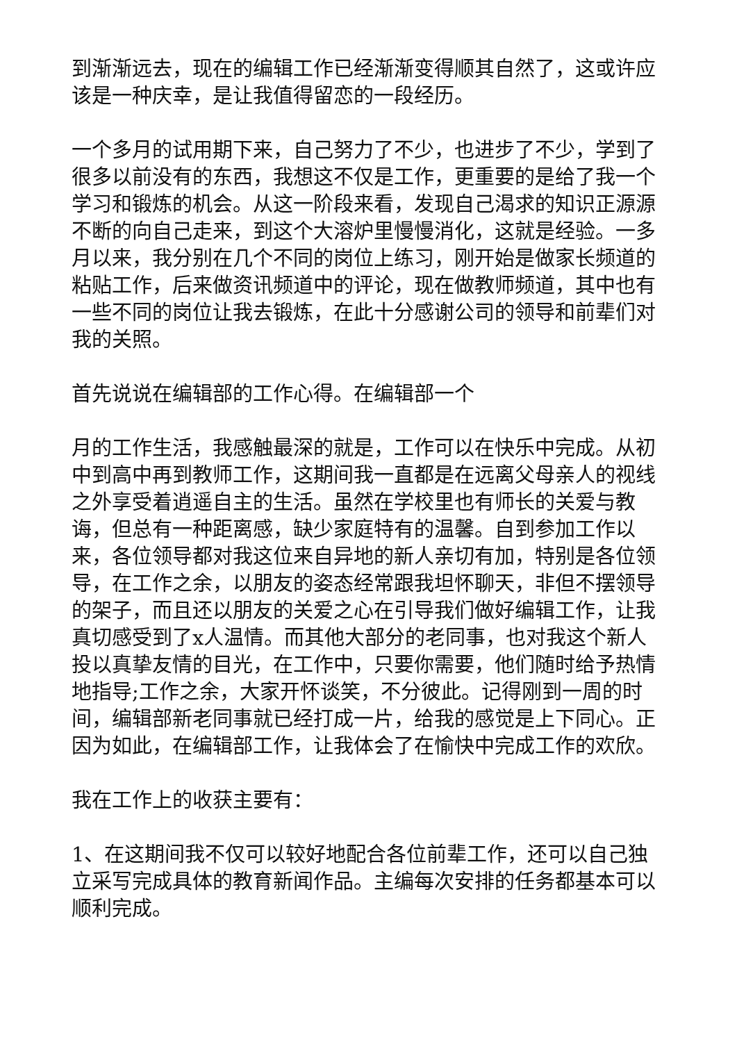到渐渐远去，现在的编辑工作已经渐渐变得顺其自然了，这或许应该是一种庆幸，是让我值得留恋的一段经历。
一个多月的试用期下来，自己努力了不少，也进步了不少，学到了很多以前没有的东西，我想这不仅是工作，更重要的是给了我一个学习和锻炼的机会。从这一阶段来看，发现自己渴求的知识正源源不断的向自己走来，到这个大溶炉里慢慢消化，这就是经验。一多月以来，我分别在几个不同的岗位上练习，刚开始是做家长频道的粘贴工作，后来做资讯频道中的评论，现在做教师频道，其中也有一些不同的岗位让我去锻炼，在此十分感谢公司的领导和前辈们对我的关照。
首先说说在编辑部的工作心得。在编辑部一个
月的工作生活，我感触最深的就是，工作可以在快乐中完成。从初中到高中再到教师工作，这期间我一直都是在远离父母亲人的视线之外享受着逍遥自主的生活。虽然在学校里也有师长的关爱与教诲，但总有一种距离感，缺少家庭特有的温馨。自到参加工作以来，各位领导都对我这位来自异地的新人亲切有加，特别是各位领导，在工作之余，以朋友的姿态经常跟我坦怀聊天，非但不摆领导的架子，而且还以朋友的关爱之心在引导我们做好编辑工作，让我真切感受到了x人温情。而其他大部分的老同事，也对我这个新人投以真挚友情的目光，在工作中，只要你需要，他们随时给予热情地指导;工作之余，大家开怀谈笑，不分彼此。记得刚到一周的时间，编辑部新老同事就已经打成一片，给我的感觉是上下同心。正因为如此，在编辑部工作，让我体会了在愉快中完成工作的欢欣。
我在工作上的收获主要有：
1、在这期间我不仅可以较好地配合各位前辈工作，还可以自己独立采写完成具体的教育新闻作品。主编每次安排的任务都基本可以顺利完成。